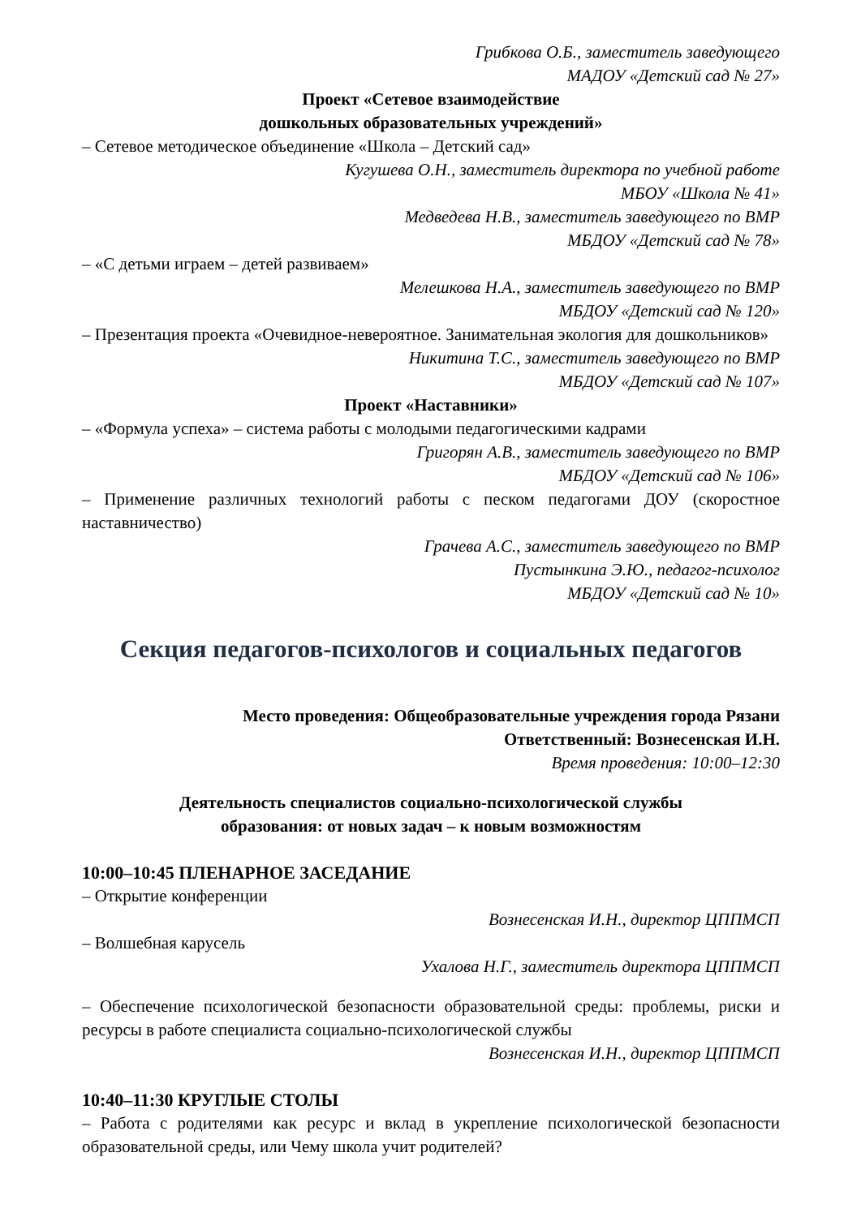Грибкова О.Б., заместитель заведующего
МАДОУ «Детский сад № 27»
Проект «Сетевое взаимодействие
дошкольных образовательных учреждений»
– Сетевое методическое объединение «Школа – Детский сад»
Кугушева О.Н., заместитель директора по учебной работе
МБОУ «Школа № 41»
Медведева Н.В., заместитель заведующего по ВМР
МБДОУ «Детский сад № 78»
– «С детьми играем – детей развиваем»
Мелешкова Н.А., заместитель заведующего по ВМР
МБДОУ «Детский сад № 120»
– Презентация проекта «Очевидное-невероятное. Занимательная экология для дошкольников»
Никитина Т.С., заместитель заведующего по ВМР
МБДОУ «Детский сад № 107»
Проект «Наставники»
– «Формула успеха» – система работы с молодыми педагогическими кадрами
Григорян А.В., заместитель заведующего по ВМР
МБДОУ «Детский сад № 106»
– Применение различных технологий работы с песком педагогами ДОУ (скоростное наставничество)
Грачева А.С., заместитель заведующего по ВМР
Пустынкина Э.Ю., педагог-психолог
МБДОУ «Детский сад № 10»
Секция педагогов-психологов и социальных педагогов
Место проведения: Общеобразовательные учреждения города Рязани
Ответственный: Вознесенская И.Н.
Время проведения: 10:00–12:30
Деятельность специалистов социально-психологической службы
образования: от новых задач – к новым возможностям
10:00–10:45 ПЛЕНАРНОЕ ЗАСЕДАНИЕ
– Открытие конференции
Вознесенская И.Н., директор ЦППМСП
– Волшебная карусель
Ухалова Н.Г., заместитель директора ЦППМСП
– Обеспечение психологической безопасности образовательной среды: проблемы, риски и ресурсы в работе специалиста социально-психологической службы
Вознесенская И.Н., директор ЦППМСП
10:40–11:30 КРУГЛЫЕ СТОЛЫ
– Работа с родителями как ресурс и вклад в укрепление психологической безопасности образовательной среды, или Чему школа учит родителей?